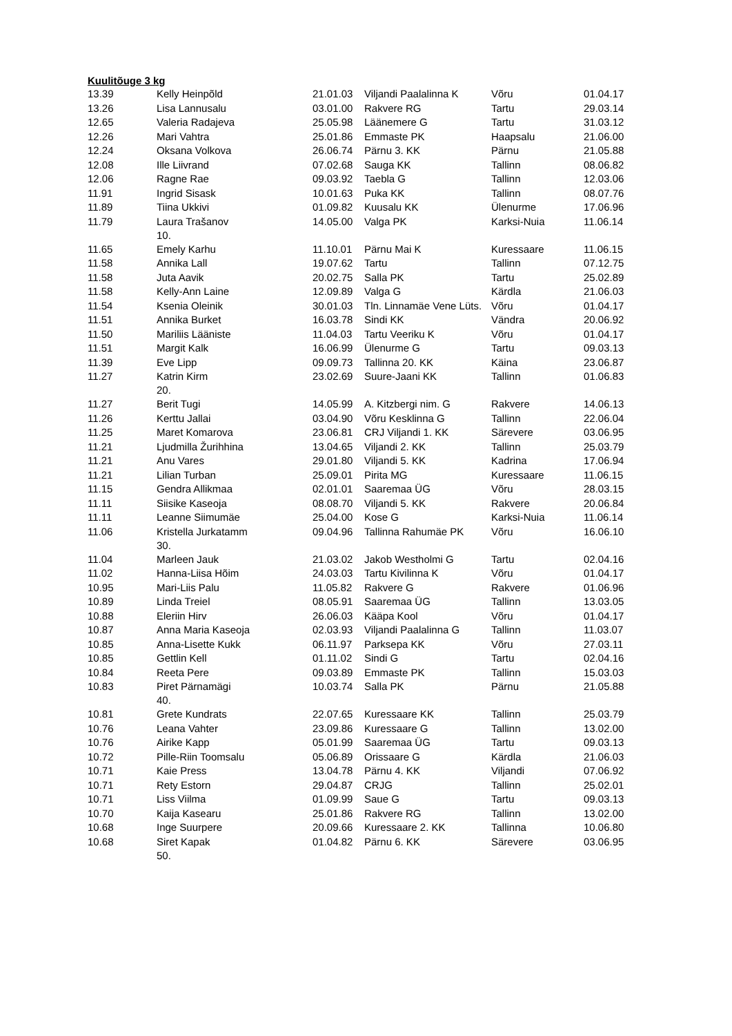Kuulitõuge 3 kg
| 13.39 | Kelly Heinpõld | 21.01.03 | Viljandi Paalalinna K | Võru | 01.04.17 |
| 13.26 | Lisa Lannusalu | 03.01.00 | Rakvere RG | Tartu | 29.03.14 |
| 12.65 | Valeria Radajeva | 25.05.98 | Läänemere G | Tartu | 31.03.12 |
| 12.26 | Mari Vahtra | 25.01.86 | Emmaste PK | Haapsalu | 21.06.00 |
| 12.24 | Oksana Volkova | 26.06.74 | Pärnu 3. KK | Pärnu | 21.05.88 |
| 12.08 | Ille Liivrand | 07.02.68 | Sauga KK | Tallinn | 08.06.82 |
| 12.06 | Ragne Rae | 09.03.92 | Taebla G | Tallinn | 12.03.06 |
| 11.91 | Ingrid Sisask | 10.01.63 | Puka KK | Tallinn | 08.07.76 |
| 11.89 | Tiina Ukkivi | 01.09.82 | Kuusalu KK | Ülenurme | 17.06.96 |
| 11.79 | Laura Trašanov 10. | 14.05.00 | Valga PK | Karksi-Nuia | 11.06.14 |
| 11.65 | Emely Karhu | 11.10.01 | Pärnu Mai K | Kuressaare | 11.06.15 |
| 11.58 | Annika Lall | 19.07.62 | Tartu | Tallinn | 07.12.75 |
| 11.58 | Juta Aavik | 20.02.75 | Salla PK | Tartu | 25.02.89 |
| 11.58 | Kelly-Ann Laine | 12.09.89 | Valga G | Kärdla | 21.06.03 |
| 11.54 | Ksenia Oleinik | 30.01.03 | Tln. Linnamäe Vene Lüts. | Võru | 01.04.17 |
| 11.51 | Annika Burket | 16.03.78 | Sindi KK | Vändra | 20.06.92 |
| 11.50 | Mariliis Lääniste | 11.04.03 | Tartu Veeriku K | Võru | 01.04.17 |
| 11.51 | Margit Kalk | 16.06.99 | Ülenurme G | Tartu | 09.03.13 |
| 11.39 | Eve Lipp | 09.09.73 | Tallinna 20. KK | Käina | 23.06.87 |
| 11.27 | Katrin Kirm 20. | 23.02.69 | Suure-Jaani KK | Tallinn | 01.06.83 |
| 11.27 | Berit Tugi | 14.05.99 | A. Kitzbergi nim. G | Rakvere | 14.06.13 |
| 11.26 | Kerttu Jallai | 03.04.90 | Võru Kesklinna G | Tallinn | 22.06.04 |
| 11.25 | Maret Komarova | 23.06.81 | CRJ Viljandi 1. KK | Särevere | 03.06.95 |
| 11.21 | Ljudmilla Žurihhina | 13.04.65 | Viljandi 2. KK | Tallinn | 25.03.79 |
| 11.21 | Anu Vares | 29.01.80 | Viljandi 5. KK | Kadrina | 17.06.94 |
| 11.21 | Lilian Turban | 25.09.01 | Pirita MG | Kuressaare | 11.06.15 |
| 11.15 | Gendra Allikmaa | 02.01.01 | Saaremaa ÜG | Võru | 28.03.15 |
| 11.11 | Siisike Kaseoja | 08.08.70 | Viljandi 5. KK | Rakvere | 20.06.84 |
| 11.11 | Leanne Siimumäe | 25.04.00 | Kose G | Karksi-Nuia | 11.06.14 |
| 11.06 | Kristella Jurkatamm 30. | 09.04.96 | Tallinna Rahumäe PK | Võru | 16.06.10 |
| 11.04 | Marleen Jauk | 21.03.02 | Jakob Westholmi G | Tartu | 02.04.16 |
| 11.02 | Hanna-Liisa Hõim | 24.03.03 | Tartu Kivilinna K | Võru | 01.04.17 |
| 10.95 | Mari-Liis Palu | 11.05.82 | Rakvere G | Rakvere | 01.06.96 |
| 10.89 | Linda Treiel | 08.05.91 | Saaremaa ÜG | Tallinn | 13.03.05 |
| 10.88 | Eleriin Hirv | 26.06.03 | Kääpa Kool | Võru | 01.04.17 |
| 10.87 | Anna Maria Kaseoja | 02.03.93 | Viljandi Paalalinna G | Tallinn | 11.03.07 |
| 10.85 | Anna-Lisette Kukk | 06.11.97 | Parksepa KK | Võru | 27.03.11 |
| 10.85 | Gettlin Kell | 01.11.02 | Sindi G | Tartu | 02.04.16 |
| 10.84 | Reeta Pere | 09.03.89 | Emmaste PK | Tallinn | 15.03.03 |
| 10.83 | Piret Pärnamägi 40. | 10.03.74 | Salla PK | Pärnu | 21.05.88 |
| 10.81 | Grete Kundrats | 22.07.65 | Kuressaare KK | Tallinn | 25.03.79 |
| 10.76 | Leana Vahter | 23.09.86 | Kuressaare G | Tallinn | 13.02.00 |
| 10.76 | Airike Kapp | 05.01.99 | Saaremaa ÜG | Tartu | 09.03.13 |
| 10.72 | Pille-Riin Toomsalu | 05.06.89 | Orissaare G | Kärdla | 21.06.03 |
| 10.71 | Kaie Press | 13.04.78 | Pärnu 4. KK | Viljandi | 07.06.92 |
| 10.71 | Rety Estorn | 29.04.87 | CRJG | Tallinn | 25.02.01 |
| 10.71 | Liss Viilma | 01.09.99 | Saue G | Tartu | 09.03.13 |
| 10.70 | Kaija Kasearu | 25.01.86 | Rakvere RG | Tallinn | 13.02.00 |
| 10.68 | Inge Suurpere | 20.09.66 | Kuressaare 2. KK | Tallinna | 10.06.80 |
| 10.68 | Siret Kapak 50. | 01.04.82 | Pärnu 6. KK | Särevere | 03.06.95 |